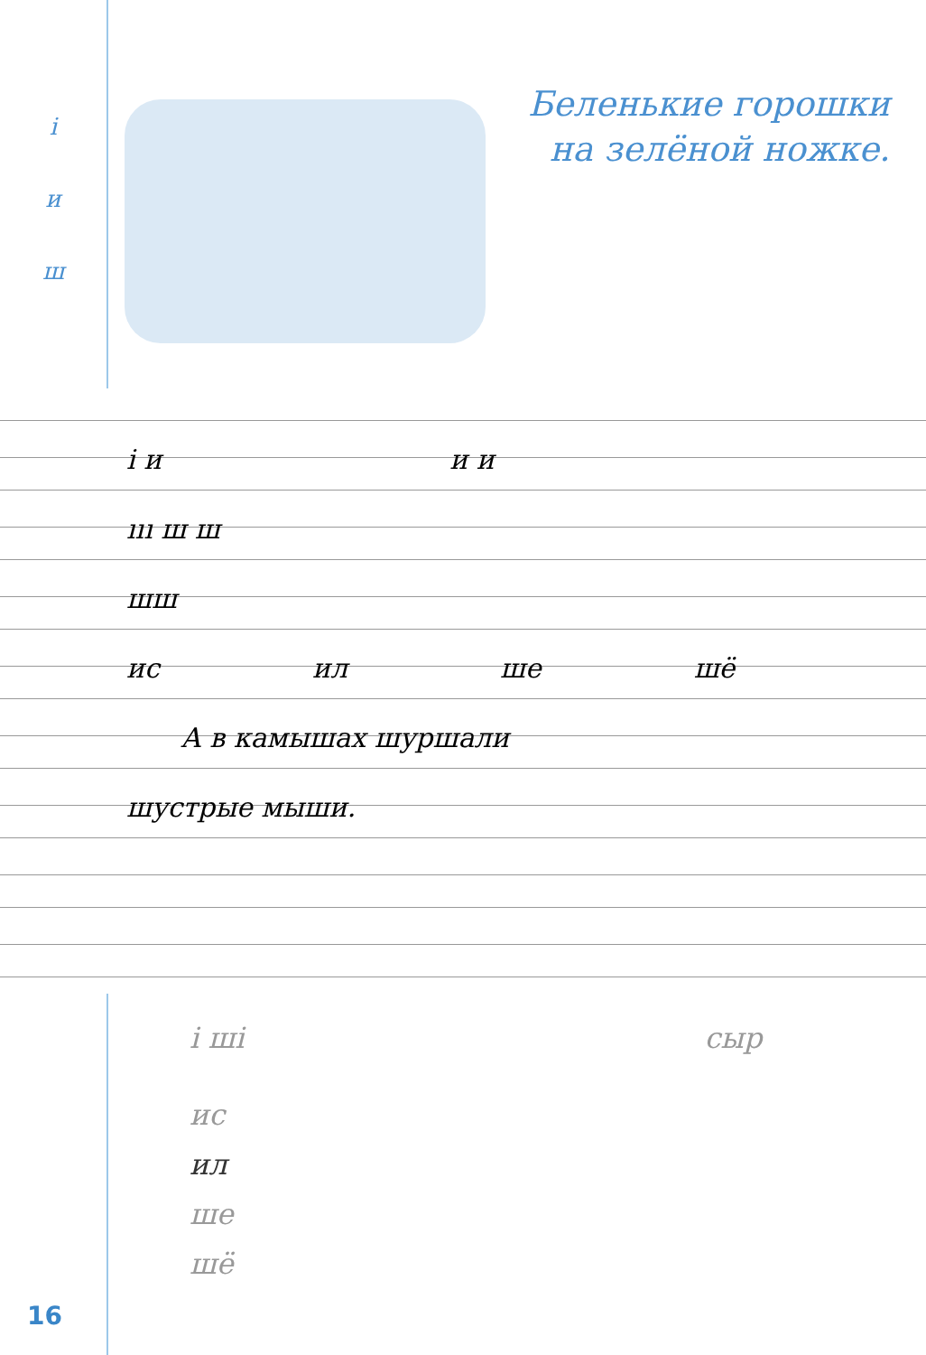і
и
ш
Беленькие горошки
на зелёной ножке.
і и и и
ııı ш ш
шш
ис ил ше шё
А в камышах шуршали
шустрые мыши.
і ші сыр
ис
ил
ше
шё
16